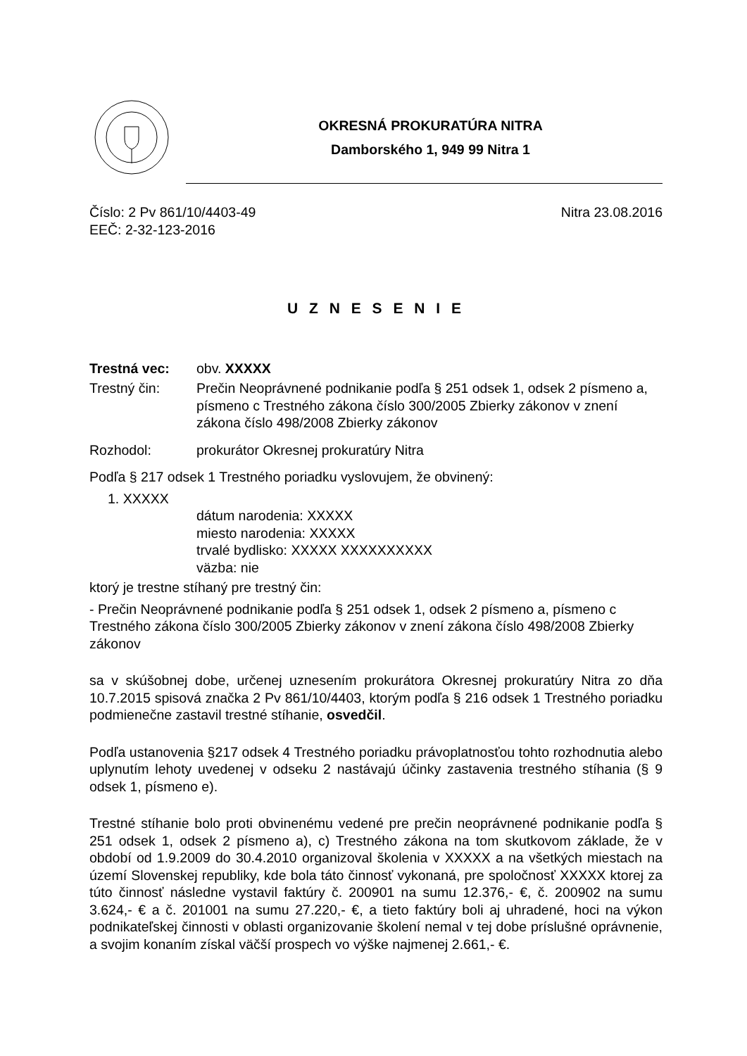OKRESNÁ PROKURATÚRA NITRA
Damborského 1, 949 99 Nitra 1
Číslo: 2 Pv 861/10/4403-49
EEČ: 2-32-123-2016
Nitra 23.08.2016
U Z N E S E N I E
Trestná vec: obv. XXXXX
Trestný čin: Prečin Neoprávnené podnikanie podľa § 251 odsek 1, odsek 2 písmeno a, písmeno c Trestného zákona číslo 300/2005 Zbierky zákonov v znení zákona číslo 498/2008 Zbierky zákonov
Rozhodol: prokurátor Okresnej prokuratúry Nitra
Podľa § 217 odsek 1 Trestného poriadku vyslovujem, že obvinený:
1. XXXXX
dátum narodenia: XXXXX
miesto narodenia: XXXXX
trvalé bydlisko: XXXXX XXXXXXXXXX
väzba: nie
ktorý je trestne stíhaný pre trestný čin:
- Prečin Neoprávnené podnikanie podľa § 251 odsek 1, odsek 2 písmeno a, písmeno c Trestného zákona číslo 300/2005 Zbierky zákonov v znení zákona číslo 498/2008 Zbierky zákonov
sa v skúšobnej dobe, určenej uznesením prokurátora Okresnej prokuratúry Nitra zo dňa 10.7.2015 spisová značka 2 Pv 861/10/4403, ktorým podľa § 216 odsek 1 Trestného poriadku podmienečne zastavil trestné stíhanie, osvedčil.
Podľa ustanovenia §217 odsek 4 Trestného poriadku právoplatnosťou tohto rozhodnutia alebo uplynutím lehoty uvedenej v odseku 2 nastávajú účinky zastavenia trestného stíhania (§ 9 odsek 1, písmeno e).
Trestné stíhanie bolo proti obvinenému vedené pre prečin neoprávnené podnikanie podľa § 251 odsek 1, odsek 2 písmeno a), c) Trestného zákona na tom skutkovom základe, že v období od 1.9.2009 do 30.4.2010 organizoval školenia v XXXXX a na všetkých miestach na území Slovenskej republiky, kde bola táto činnosť vykonaná, pre spoločnosť XXXXX ktorej za túto činnosť následne vystavil faktúry č. 200901 na sumu 12.376,- €, č. 200902 na sumu 3.624,- € a č. 201001 na sumu 27.220,- €, a tieto faktúry boli aj uhradené, hoci na výkon podnikateľskej činnosti v oblasti organizovanie školení nemal v tej dobe príslušné oprávnenie, a svojim konaním získal väčší prospech vo výške najmenej 2.661,- €.